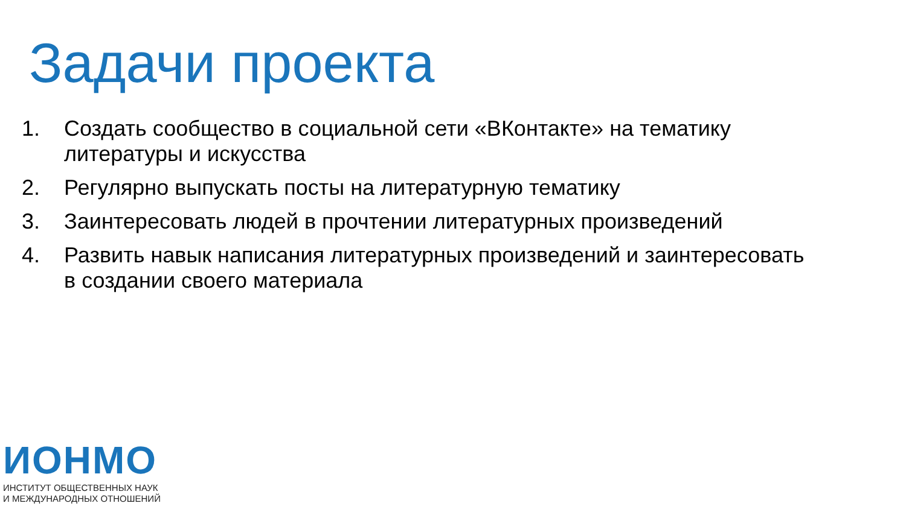Задачи проекта
1. Создать сообщество в социальной сети «ВКонтакте» на тематику литературы и искусства
2. Регулярно выпускать посты на литературную тематику
3. Заинтересовать людей в прочтении литературных произведений
4. Развить навык написания литературных произведений и заинтересовать в создании своего материала
ИОНМО
ИНСТИТУТ ОБЩЕСТВЕННЫХ НАУК
И МЕЖДУНАРОДНЫХ ОТНОШЕНИЙ